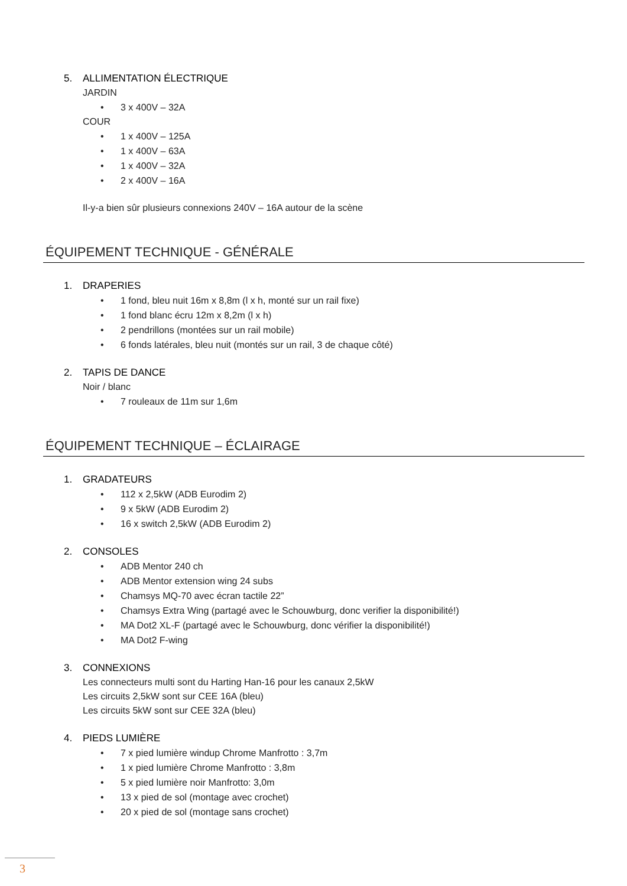5. ALLIMENTATION ÉLECTRIQUE
JARDIN
• 3 x 400V – 32A
COUR
• 1 x 400V – 125A
• 1 x 400V – 63A
• 1 x 400V – 32A
• 2 x 400V – 16A
Il-y-a bien sûr plusieurs connexions 240V – 16A autour de la scène
ÉQUIPEMENT TECHNIQUE - GÉNÉRALE
1. DRAPERIES
• 1 fond, bleu nuit 16m x 8,8m (l x h, monté sur un rail fixe)
• 1 fond blanc écru 12m x 8,2m (l x h)
• 2 pendrillons (montées sur un rail mobile)
• 6 fonds latérales, bleu nuit (montés sur un rail, 3 de chaque côté)
2. TAPIS DE DANCE
Noir / blanc
• 7 rouleaux de 11m sur 1,6m
ÉQUIPEMENT TECHNIQUE – ÉCLAIRAGE
1. GRADATEURS
• 112 x 2,5kW (ADB Eurodim 2)
• 9 x 5kW (ADB Eurodim 2)
• 16 x switch 2,5kW (ADB Eurodim 2)
2. CONSOLES
• ADB Mentor 240 ch
• ADB Mentor extension wing 24 subs
• Chamsys MQ-70 avec écran tactile 22”
• Chamsys Extra Wing (partagé avec le Schouwburg, donc verifier la disponibilité!)
• MA Dot2 XL-F (partagé avec le Schouwburg, donc vérifier la disponibilité!)
• MA Dot2 F-wing
3. CONNEXIONS
Les connecteurs multi sont du Harting Han-16 pour les canaux 2,5kW
Les circuits 2,5kW sont sur CEE 16A (bleu)
Les circuits 5kW sont sur CEE 32A (bleu)
4. PIEDS LUMIÈRE
• 7 x pied lumière windup Chrome Manfrotto : 3,7m
• 1 x pied lumière Chrome Manfrotto : 3,8m
• 5 x pied lumière noir Manfrotto: 3,0m
• 13 x pied de sol (montage avec crochet)
• 20 x pied de sol (montage sans crochet)
3